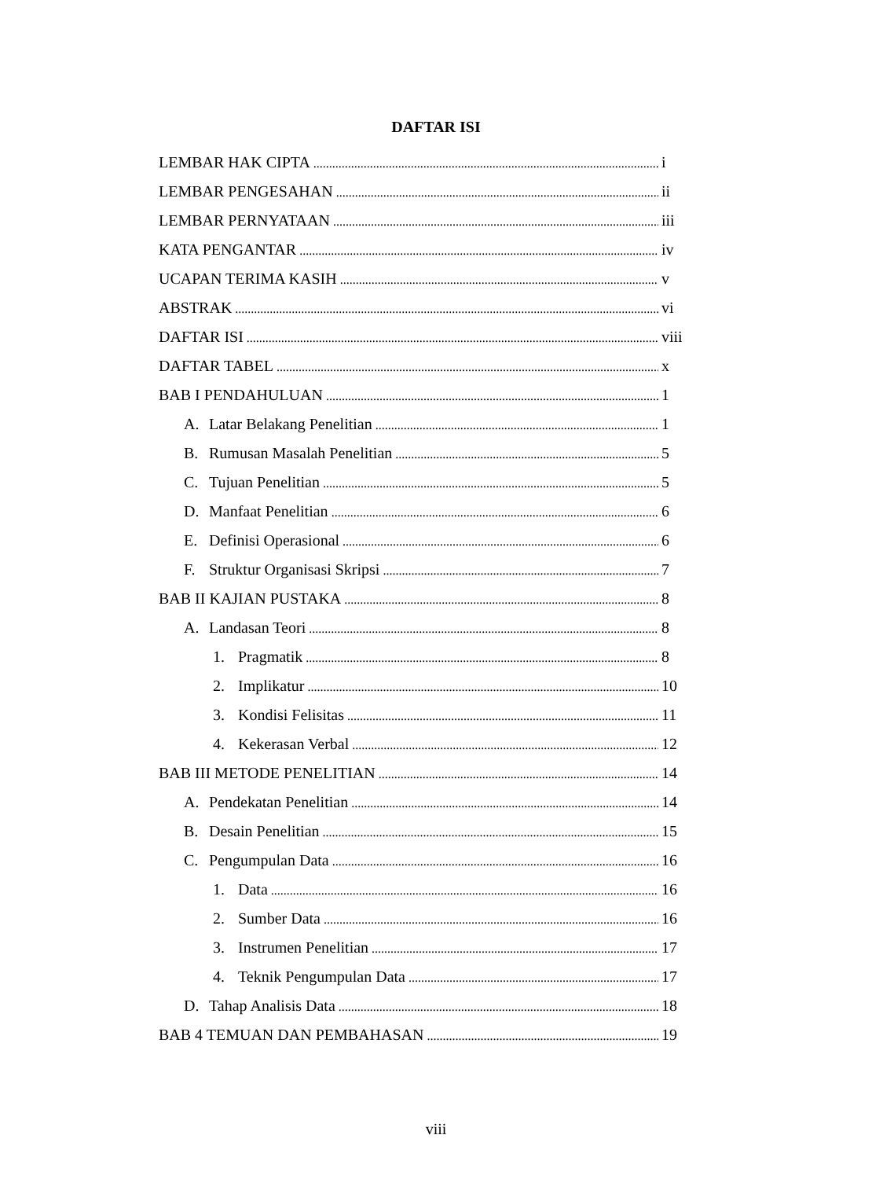DAFTAR ISI
LEMBAR HAK CIPTA i
LEMBAR PENGESAHAN ii
LEMBAR PERNYATAAN iii
KATA PENGANTAR iv
UCAPAN TERIMA KASIH v
ABSTRAK vi
DAFTAR ISI viii
DAFTAR TABEL x
BAB I PENDAHULUAN 1
A. Latar Belakang Penelitian 1
B. Rumusan Masalah Penelitian 5
C. Tujuan Penelitian 5
D. Manfaat Penelitian 6
E. Definisi Operasional 6
F. Struktur Organisasi Skripsi 7
BAB II KAJIAN PUSTAKA 8
A. Landasan Teori 8
1. Pragmatik 8
2. Implikatur 10
3. Kondisi Felisitas 11
4. Kekerasan Verbal 12
BAB III METODE PENELITIAN 14
A. Pendekatan Penelitian 14
B. Desain Penelitian 15
C. Pengumpulan Data 16
1. Data 16
2. Sumber Data 16
3. Instrumen Penelitian 17
4. Teknik Pengumpulan Data 17
D. Tahap Analisis Data 18
BAB 4 TEMUAN DAN PEMBAHASAN 19
viii